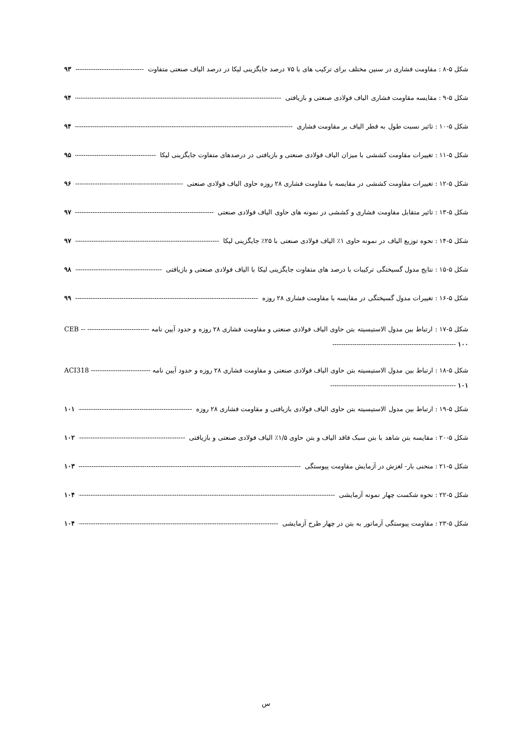شکل ۵-۸ : مقاومت فشاری در سنین مختلف برای ترکیب های با ۷۵ درصد جایگزینی لیکا در درصد الیاف صنعتی متفاوت ۹۳
شکل ۵-۹ : مقایسه مقاومت فشاری الیاف فولادی صنعتی و بازیافتی ۹۴
شکل ۵-۱۰ : تاثیر نسبت طول به قطر الیاف بر مقاومت فشاری ۹۴
شکل ۵-۱۱ : تغییرات مقاومت کششی با میزان الیاف فولادی صنعتی و بازیافتی در درصدهای متفاوت جایگزینی لیکا ۹۵
شکل ۵-۱۲ : تغییرات مقاومت کششی در مقایسه با مقاومت فشاری ۲۸ روزه حاوی الیاف فولادی صنعتی ۹۶
شکل ۵-۱۳ : تاثیر متقابل مقاومت فشاری و کششی در نمونه های حاوی الیاف فولادی صنعتی ۹۷
شکل ۵-۱۴ : نحوه توزیع الیاف در نمونه حاوی ۱٪ الیاف فولادی صنعتی با ۲۵٪ جایگزینی لیکا ۹۷
شکل ۵-۱۵ : نتایج مدول گسیختگی ترکیبات با درصد های متفاوت جایگزینی لیکا با الیاف فولادی صنعتی و بازیافتی ۹۸
شکل ۵-۱۶ : تغییرات مدول گسیختگی در مقایسه با مقاومت فشاری ۲۸ روزه ۹۹
شکل ۵-۱۷ : ارتباط بین مدول الاستیسیته بتن حاوی الیاف فولادی صنعتی و مقاومت فشاری ۲۸ روزه و حدود آیین نامه CEB -- ------------------------------------------------------------------------------------ ۱۰۰
شکل ۵-۱۸ : ارتباط بین مدول الاستیسیته بتن حاوی الیاف فولادی صنعتی و مقاومت فشاری ۲۸ روزه و حدود آیین نامه ACI318 ------------------------------------------------------------------------------------ ۱۰۱
شکل ۵-۱۹ : ارتباط بین مدول الاستیسیته بتن حاوی الیاف فولادی بازیافتی و مقاومت فشاری ۲۸ روزه ۱۰۱
شکل ۵-۲۰ : مقایسه بتن شاهد با بتن سبک فاقد الیاف و بتن حاوی ۱/۵٪ الیاف فولادی صنعتی و بازیافتی ۱۰۲
شکل ۵-۲۱ : منحنی بار- لغزش در آزمایش مقاومت پیوستگی ۱۰۳
شکل ۵-۲۲ : نحوه شکست چهار نمونه آزمایشی ۱۰۴
شکل ۵-۲۳ : مقاومت پیوستگی آرماتور به بتن در چهار طرح آزمایشی ۱۰۴
س